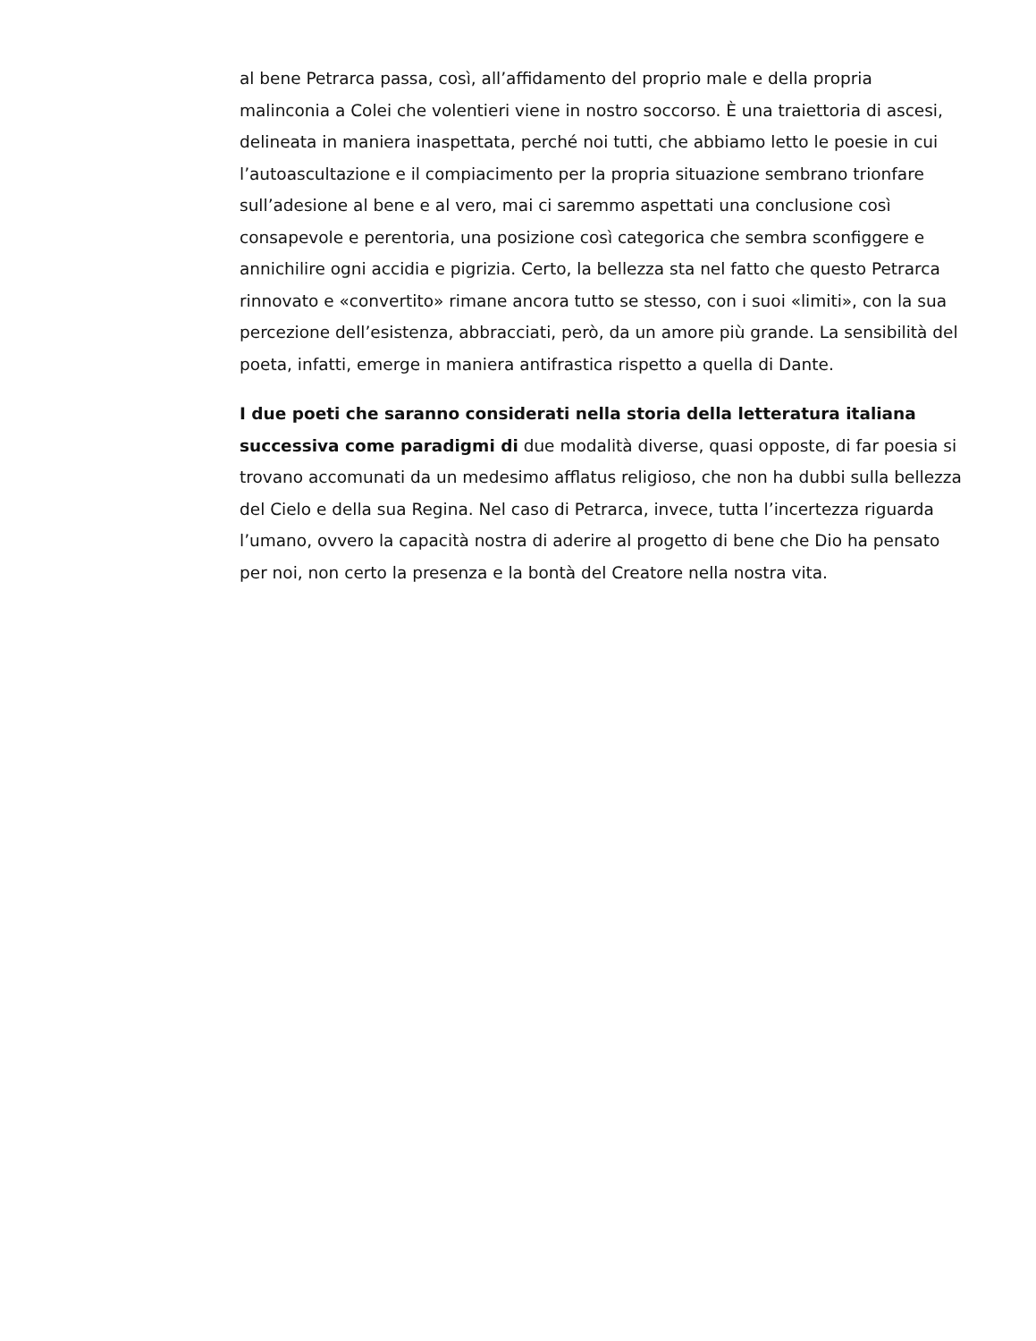al bene Petrarca passa, così, all’affidamento del proprio male e della propria malinconia a Colei che volentieri viene in nostro soccorso. È una traiettoria di ascesi, delineata in maniera inaspettata, perché noi tutti, che abbiamo letto le poesie in cui l’autoascultazione e il compiacimento per la propria situazione sembrano trionfare sull’adesione al bene e al vero, mai ci saremmo aspettati una conclusione così consapevole e perentoria, una posizione così categorica che sembra sconfiggere e annichilire ogni accidia e pigrizia. Certo, la bellezza sta nel fatto che questo Petrarca rinnovato e «convertito» rimane ancora tutto se stesso, con i suoi «limiti», con la sua percezione dell’esistenza, abbracciati, però, da un amore più grande. La sensibilità del poeta, infatti, emerge in maniera antifrastica rispetto a quella di Dante.
I due poeti che saranno considerati nella storia della letteratura italiana successiva come paradigmi di due modalità diverse, quasi opposte, di far poesia si trovano accomunati da un medesimo afflatus religioso, che non ha dubbi sulla bellezza del Cielo e della sua Regina. Nel caso di Petrarca, invece, tutta l’incertezza riguarda l’umano, ovvero la capacità nostra di aderire al progetto di bene che Dio ha pensato per noi, non certo la presenza e la bontà del Creatore nella nostra vita.